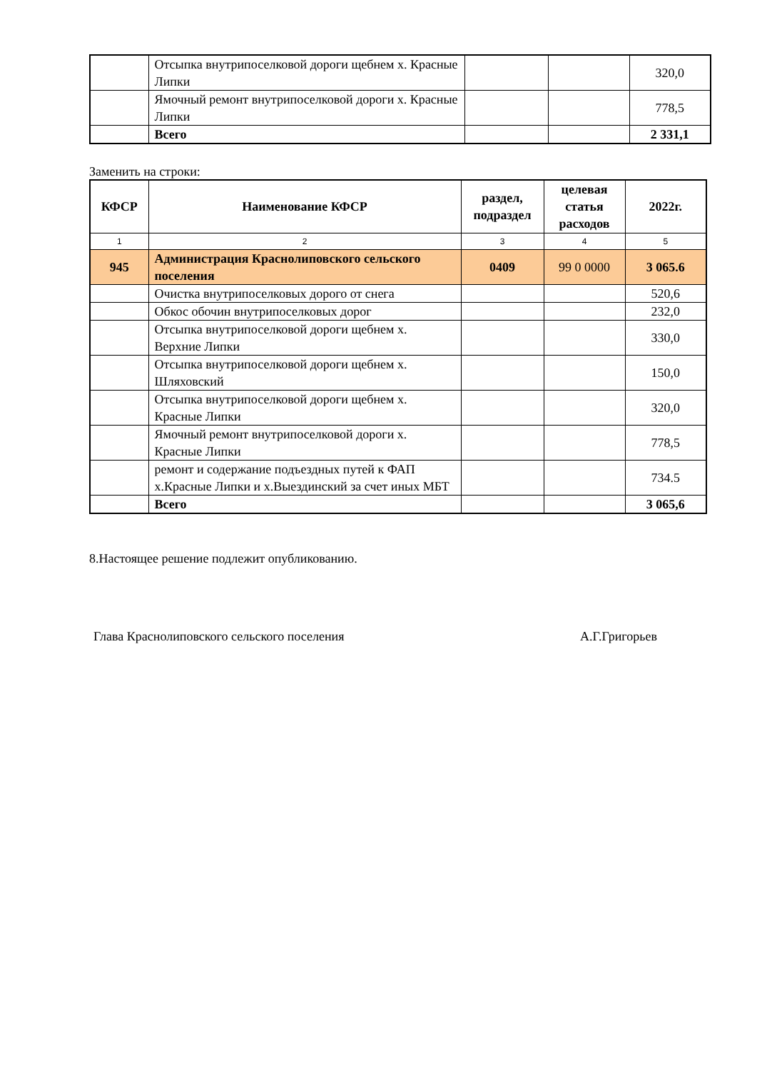| | Отсыпка внутрипоселковой дороги щебнем х. Красные Липки | | | 320,0 |
| | Ямочный ремонт внутрипоселковой дороги х. Красные Липки | | | 778,5 |
| | Всего | | | 2 331,1 |
Заменить на строки:
| КФСР | Наименование КФСР | раздел, подраздел | целевая статья расходов | 2022г. |
| --- | --- | --- | --- | --- |
| 1 | 2 | 3 | 4 | 5 |
| 945 | Администрация Краснолиповского сельского поселения | 0409 | 99 0 0000 | 3 065.6 |
| | Очистка внутрипоселковых дорого от снега | | | 520,6 |
| | Обкос обочин внутрипоселковых дорог | | | 232,0 |
| | Отсыпка внутрипоселковой дороги щебнем х. Верхние Липки | | | 330,0 |
| | Отсыпка внутрипоселковой дороги щебнем х. Шляховский | | | 150,0 |
| | Отсыпка внутрипоселковой дороги щебнем х. Красные Липки | | | 320,0 |
| | Ямочный ремонт внутрипоселковой дороги х. Красные Липки | | | 778,5 |
| | ремонт и содержание подъездных путей к ФАП х.Красные Липки и х.Выездинский за счет иных МБТ | | | 734.5 |
| | Всего | | | 3 065,6 |
8.Настоящее решение подлежит опубликованию.
Глава Краснолиповского сельского поселения А.Г.Григорьев